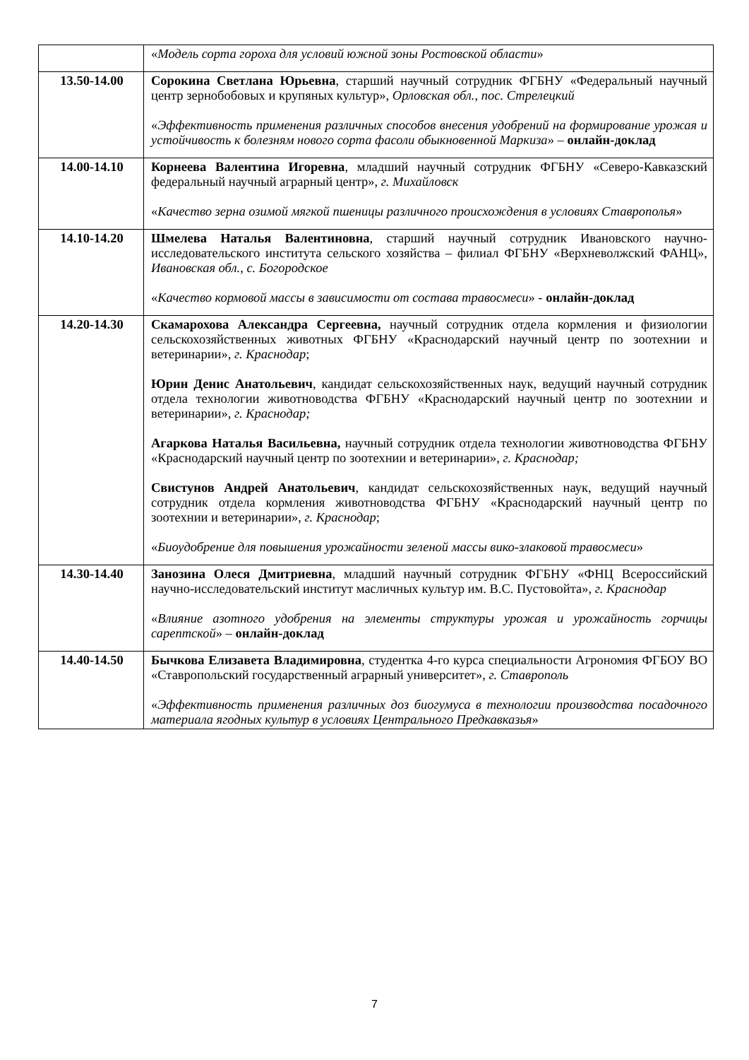| | « Модель сорта гороха для условий южной зоны Ростовской области » |
| 13.50-14.00 | Сорокина Светлана Юрьевна , старший научный сотрудник ФГБНУ «Федеральный научный центр зернобобовых и крупяных культур», Орловская обл., пос. Стрелецкий « Эффективность применения различных способов внесения удобрений на формирование урожая и устойчивость к болезням нового сорта фасоли обыкновенной Маркиза » – онлайн-доклад |
| 14.00-14.10 | Корнеева Валентина Игоревна , младший научный сотрудник ФГБНУ «Северо-Кавказский федеральный научный аграрный центр», г. Михайловск « Качество зерна озимой мягкой пшеницы различного происхождения в условиях Ставрополья » |
| 14.10-14.20 | Шмелева Наталья Валентиновна , старший научный сотрудник Ивановского научно-исследовательского института сельского хозяйства – филиал ФГБНУ «Верхневолжский ФАНЦ», Ивановская обл., с. Богородское « Качество кормовой массы в зависимости от состава травосмеси » - онлайн-доклад |
| 14.20-14.30 | Скамарохова Александра Сергеевна, научный сотрудник отдела кормления и физиологии сельскохозяйственных животных ФГБНУ «Краснодарский научный центр по зоотехнии и ветеринарии», г. Краснодар ; Юрин Денис Анатольевич , кандидат сельскохозяйственных наук, ведущий научный сотрудник отдела технологии животноводства ФГБНУ «Краснодарский научный центр по зоотехнии и ветеринарии», г. Краснодар; Агаркова Наталья Васильевна, научный сотрудник отдела технологии животноводства ФГБНУ «Краснодарский научный центр по зоотехнии и ветеринарии», г. Краснодар; Свистунов Андрей Анатольевич , кандидат сельскохозяйственных наук, ведущий научный сотрудник отдела кормления животноводства ФГБНУ «Краснодарский научный центр по зоотехнии и ветеринарии», г. Краснодар ; « Биоудобрение для повышения урожайности зеленой массы вико-злаковой травосмеси » |
| 14.30-14.40 | Занозина Олеся Дмитриевна , младший научный сотрудник ФГБНУ «ФНЦ Всероссийский научно-исследовательский институт масличных культур им. В.С. Пустовойта», г. Краснодар « Влияние азотного удобрения на элементы структуры урожая и урожайность горчицы сарептской » – онлайн-доклад |
| 14.40-14.50 | Бычкова Елизавета Владимировна , студентка 4-го курса специальности Агрономия ФГБОУ ВО «Ставропольский государственный аграрный университет», г. Ставрополь « Эффективность применения различных доз биогумуса в технологии производства посадочного материала ягодных культур в условиях Центрального Предкавказья » |
7